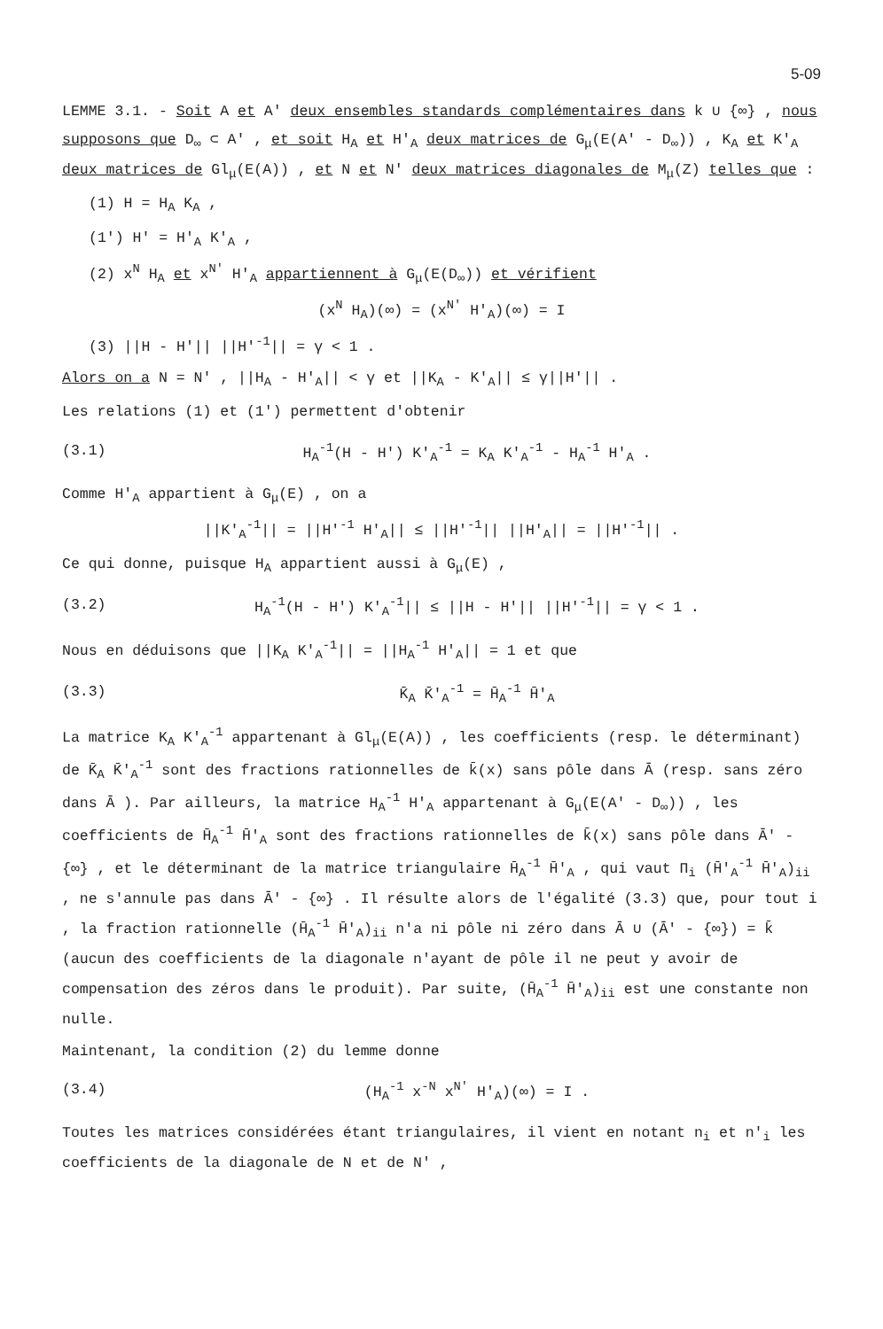5-09
LEMME 3.1. - Soit A et A' deux ensembles standards complémentaires dans k ∪ {∞} , nous supposons que D<sub>∞</sub> ⊂ A' , et soit H<sub>A</sub> et H'<sub>A</sub> deux matrices de G<sub>μ</sub>(E(A' - D<sub>∞</sub>)) , K<sub>A</sub> et K'<sub>A</sub> deux matrices de Gl<sub>μ</sub>(E(A)) , et N et N' deux matrices diagonales de M<sub>μ</sub>(Z) telles que :
(1) H = H<sub>A</sub> K<sub>A</sub> ,
(1') H' = H'<sub>A</sub> K'<sub>A</sub> ,
(2) x<sup>N</sup> H<sub>A</sub> et x<sup>N'</sup> H'<sub>A</sub> appartiennent à G<sub>μ</sub>(E(D<sub>∞</sub>)) et vérifient
(x<sup>N</sup> H<sub>A</sub>)(∞) = (x<sup>N'</sup> H'<sub>A</sub>)(∞) = I
(3) ||H - H'|| ||H'<sup>-1</sup>|| = γ < 1 .
Alors on a N = N' , ||H<sub>A</sub> - H'<sub>A</sub>|| < γ et ||K<sub>A</sub> - K'<sub>A</sub>|| ≤ γ||H'|| .
Les relations (1) et (1') permettent d'obtenir
(3.1) H<sub>A</sub><sup>-1</sup>(H - H') K'<sub>A</sub><sup>-1</sup> = K<sub>A</sub> K'<sub>A</sub><sup>-1</sup> - H<sub>A</sub><sup>-1</sup> H'<sub>A</sub> .
Comme H'<sub>A</sub> appartient à G<sub>μ</sub>(E) , on a
||K'<sub>A</sub><sup>-1</sup>|| = ||H'<sup>-1</sup> H'<sub>A</sub>|| ≤ ||H'<sup>-1</sup>|| ||H'<sub>A</sub>|| = ||H'<sup>-1</sup>|| .
Ce qui donne, puisque H<sub>A</sub> appartient aussi à G<sub>μ</sub>(E) ,
(3.2) H<sub>A</sub><sup>-1</sup>(H - H') K'<sub>A</sub><sup>-1</sup>|| ≤ ||H - H'|| ||H'<sup>-1</sup>|| = γ < 1 .
Nous en déduisons que ||K<sub>A</sub> K'<sub>A</sub><sup>-1</sup>|| = ||H<sub>A</sub><sup>-1</sup> H'<sub>A</sub>|| = 1 et que
(3.3) K̄<sub>A</sub> K̄'<sub>A</sub><sup>-1</sup> = H̄<sub>A</sub><sup>-1</sup> H̄'<sub>A</sub>
La matrice K<sub>A</sub> K'<sub>A</sub><sup>-1</sup> appartenant à Gl<sub>μ</sub>(E(A)) , les coefficients (resp. le déterminant) de K̄<sub>A</sub> K̄'<sub>A</sub><sup>-1</sup> sont des fractions rationnelles de k̄(x) sans pôle dans Ā (resp. sans zéro dans Ā ). Par ailleurs, la matrice H<sub>A</sub><sup>-1</sup> H'<sub>A</sub> appartenant à G<sub>μ</sub>(E(A' - D<sub>∞</sub>)) , les coefficients de H̄<sub>A</sub><sup>-1</sup> H̄'<sub>A</sub> sont des fractions rationnelles de k̄(x) sans pôle dans Ā' - {∞} , et le déterminant de la matrice triangulaire H̄<sub>A</sub><sup>-1</sup> H̄'<sub>A</sub> , qui vaut Π<sub>i</sub> (H̄'<sub>A</sub><sup>-1</sup> H̄'<sub>A</sub>)<sub>ii</sub> , ne s'annule pas dans Ā' - {∞} . Il résulte alors de l'égalité (3.3) que, pour tout i , la fraction rationnelle (H̄<sub>A</sub><sup>-1</sup> H̄'<sub>A</sub>)<sub>ii</sub> n'a ni pôle ni zéro dans Ā ∪ (Ā' - {∞}) = k̄ (aucun des coefficients de la diagonale n'ayant de pôle il ne peut y avoir de compensation des zéros dans le produit). Par suite, (H̄<sub>A</sub><sup>-1</sup> H̄'<sub>A</sub>)<sub>ii</sub> est une constante non nulle.
Maintenant, la condition (2) du lemme donne
(3.4) (H<sub>A</sub><sup>-1</sup> x<sup>-N</sup> x<sup>N'</sup> H'<sub>A</sub>)(∞) = I .
Toutes les matrices considérées étant triangulaires, il vient en notant n<sub>i</sub> et n'<sub>i</sub> les coefficients de la diagonale de N et de N' ,